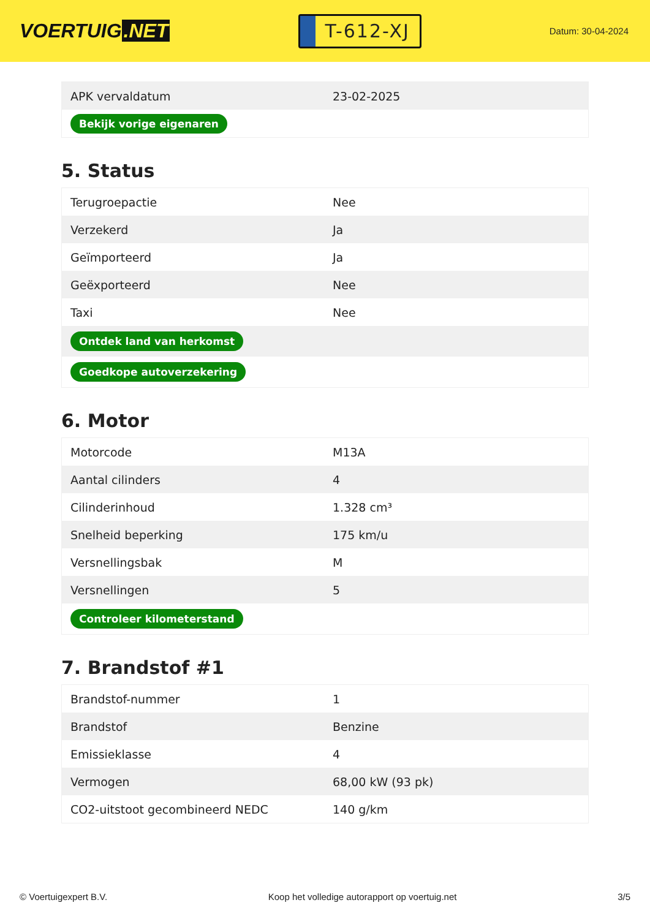VOERTUIG.NET
T-612-XJ
Datum: 30-04-2024
| APK vervaldatum | 23-02-2025 |
| Bekijk vorige eigenaren | |
5. Status
| Terugroepactie | Nee |
| Verzekerd | Ja |
| Geïmporteerd | Ja |
| Geëxporteerd | Nee |
| Taxi | Nee |
| Ontdek land van herkomst | |
| Goedkope autoverzekering | |
6. Motor
| Motorcode | M13A |
| Aantal cilinders | 4 |
| Cilinderinhoud | 1.328 cm³ |
| Snelheid beperking | 175 km/u |
| Versnellingsbak | M |
| Versnellingen | 5 |
| Controleer kilometerstand | |
7. Brandstof #1
| Brandstof-nummer | 1 |
| Brandstof | Benzine |
| Emissieklasse | 4 |
| Vermogen | 68,00 kW (93 pk) |
| CO2-uitstoot gecombineerd NEDC | 140 g/km |
© Voertuigexpert B.V. Koop het volledige autorapport op voertuig.net 3/5